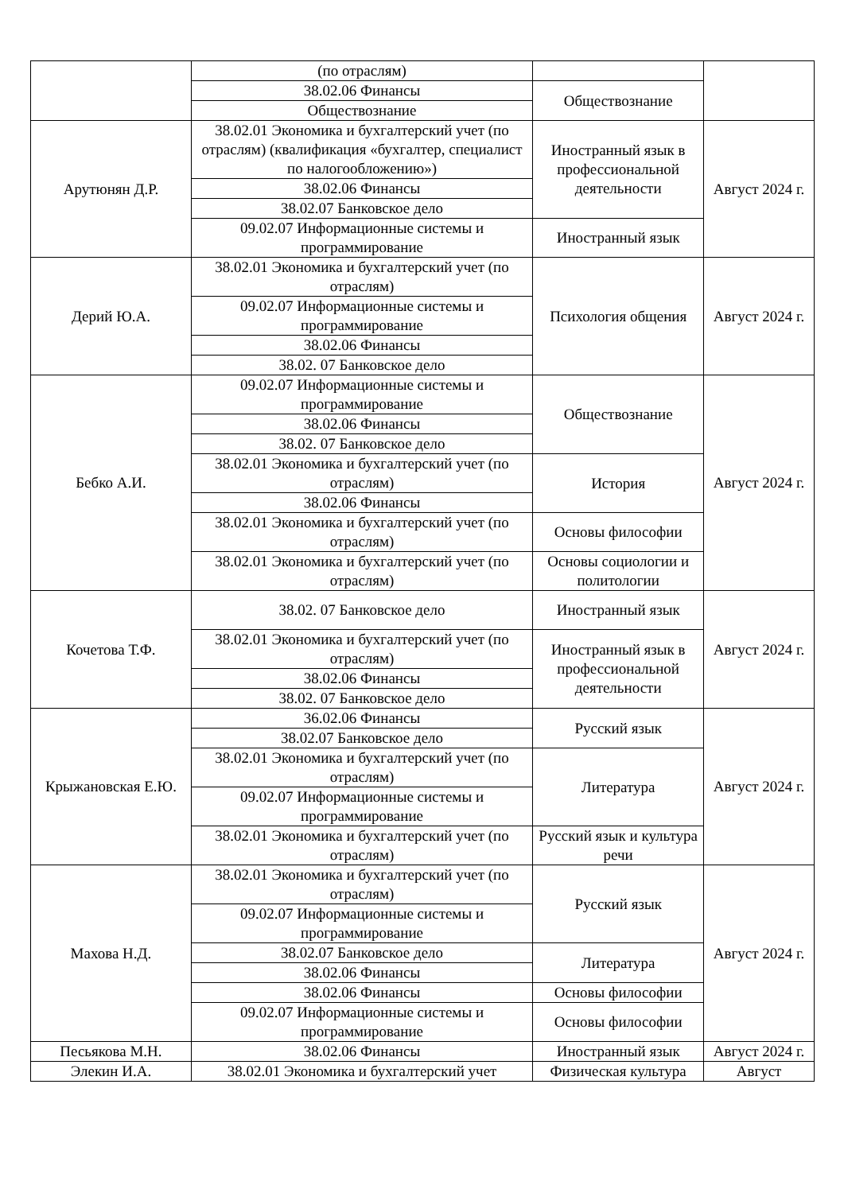| | (по отраслям) | | |
| | 38.02.06 Финансы | Обществознание | |
| | Обществознание | | |
| Арутюнян Д.Р. | 38.02.01 Экономика и бухгалтерский учет (по отраслям) (квалификация «бухгалтер, специалист по налогообложению») | Иностранный язык в профессиональной деятельности | Август 2024 г. |
| | 38.02.06 Финансы | | |
| | 38.02.07 Банковское дело | | |
| | 09.02.07 Информационные системы и программирование | Иностранный язык | |
| Дерий Ю.А. | 38.02.01 Экономика и бухгалтерский учет (по отраслям) | Психология общения | Август 2024 г. |
| | 09.02.07 Информационные системы и программирование | | |
| | 38.02.06 Финансы | | |
| | 38.02. 07 Банковское дело | | |
| Бебко А.И. | 09.02.07 Информационные системы и программирование | Обществознание | Август 2024 г. |
| | 38.02.06 Финансы | | |
| | 38.02. 07 Банковское дело | | |
| | 38.02.01 Экономика и бухгалтерский учет (по отраслям) | История | |
| | 38.02.06 Финансы | | |
| | 38.02.01 Экономика и бухгалтерский учет (по отраслям) | Основы философии | |
| | 38.02.01 Экономика и бухгалтерский учет (по отраслям) | Основы социологии и политологии | |
| Кочетова Т.Ф. | 38.02. 07 Банковское дело | Иностранный язык | Август 2024 г. |
| | 38.02.01 Экономика и бухгалтерский учет (по отраслям) | Иностранный язык в профессиональной деятельности | |
| | 38.02.06 Финансы | | |
| | 38.02. 07 Банковское дело | | |
| Крыжановская Е.Ю. | 36.02.06 Финансы | Русский язык | Август 2024 г. |
| | 38.02.07 Банковское дело | | |
| | 38.02.01 Экономика и бухгалтерский учет (по отраслям) | Литература | |
| | 09.02.07 Информационные системы и программирование | | |
| | 38.02.01 Экономика и бухгалтерский учет (по отраслям) | Русский язык и культура речи | |
| Махова Н.Д. | 38.02.01 Экономика и бухгалтерский учет (по отраслям) | Русский язык | Август 2024 г. |
| | 09.02.07 Информационные системы и программирование | | |
| | 38.02.07 Банковское дело | Литература | |
| | 38.02.06 Финансы | | |
| | 38.02.06 Финансы | Основы философии | |
| | 09.02.07 Информационные системы и программирование | Основы философии | |
| Песьякова М.Н. | 38.02.06 Финансы | Иностранный язык | Август 2024 г. |
| Элекин И.А. | 38.02.01 Экономика и бухгалтерский учет | Физическая культура | Август |